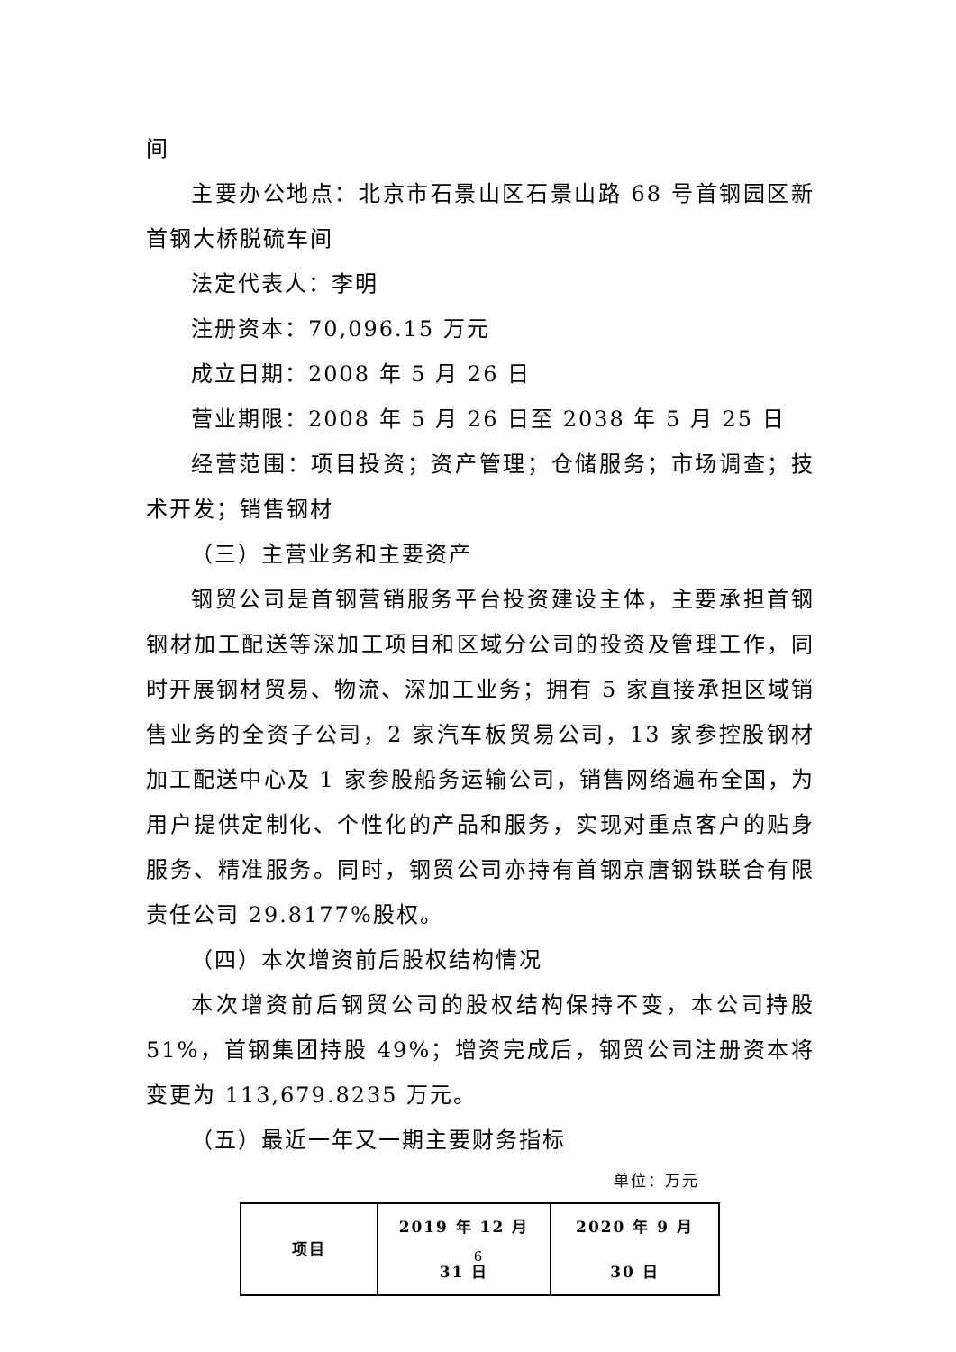间
主要办公地点：北京市石景山区石景山路 68 号首钢园区新首钢大桥脱硫车间
法定代表人：李明
注册资本：70,096.15 万元
成立日期：2008 年 5 月 26 日
营业期限：2008 年 5 月 26 日至 2038 年 5 月 25 日
经营范围：项目投资；资产管理；仓储服务；市场调查；技术开发；销售钢材
（三）主营业务和主要资产
钢贸公司是首钢营销服务平台投资建设主体，主要承担首钢钢材加工配送等深加工项目和区域分公司的投资及管理工作，同时开展钢材贸易、物流、深加工业务；拥有 5 家直接承担区域销售业务的全资子公司，2 家汽车板贸易公司，13 家参控股钢材加工配送中心及 1 家参股船务运输公司，销售网络遍布全国，为用户提供定制化、个性化的产品和服务，实现对重点客户的贴身服务、精准服务。同时，钢贸公司亦持有首钢京唐钢铁联合有限责任公司 29.8177%股权。
（四）本次增资前后股权结构情况
本次增资前后钢贸公司的股权结构保持不变，本公司持股 51%，首钢集团持股 49%；增资完成后，钢贸公司注册资本将变更为 113,679.8235 万元。
（五）最近一年又一期主要财务指标
单位：万元
| 项目 | 2019 年 12 月 31 日 | 2020 年 9 月 30 日 |
| --- | --- | --- |
6